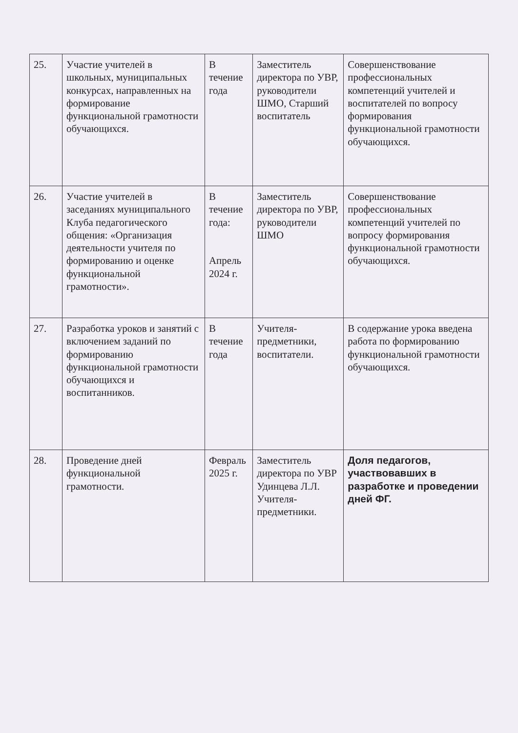| 25. | Участие учителей в школьных, муниципальных конкурсах, направленных на формирование функциональной грамотности обучающихся. | В течение года | Заместитель директора по УВР, руководители ШМО, Старший воспитатель | Совершенствование профессиональных компетенций учителей и воспитателей по вопросу формирования функциональной грамотности обучающихся. |
| 26. | Участие учителей в заседаниях муниципального Клуба педагогического общения: «Организация деятельности учителя по формированию и оценке функциональной грамотности». | В течение года: Апрель 2024 г. | Заместитель директора по УВР, руководители ШМО | Совершенствование профессиональных компетенций учителей по вопросу формирования функциональной грамотности обучающихся. |
| 27. | Разработка уроков и занятий с включением заданий по формированию функциональной грамотности обучающихся и воспитанников. | В течение года | Учителя-предметники, воспитатели. | В содержание урока введена работа по формированию функциональной грамотности обучающихся. |
| 28. | Проведение дней функциональной грамотности. | Февраль 2025 г. | Заместитель директора по УВР Удинцева Л.Л. Учителя-предметники. | Доля педагогов, участвовавших в разработке и проведении дней ФГ. |